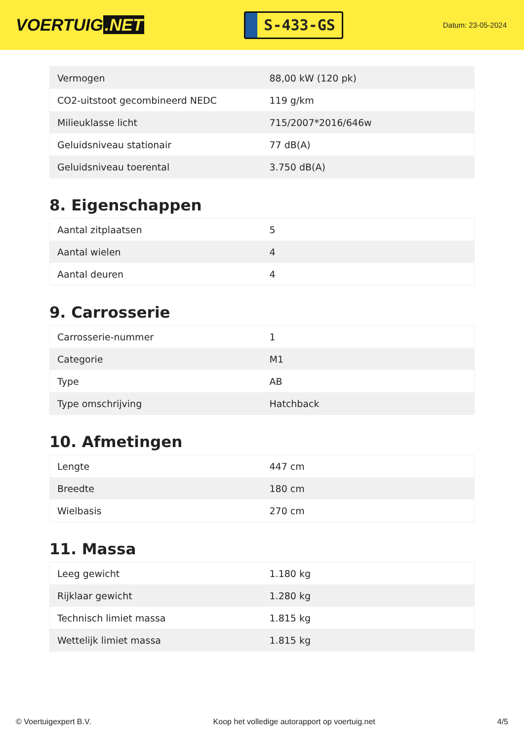VOERTUIG.NET
S-433-GS
Datum: 23-05-2024
| Vermogen | 88,00 kW (120 pk) |
| CO2-uitstoot gecombineerd NEDC | 119 g/km |
| Milieuklasse licht | 715/2007*2016/646w |
| Geluidsniveau stationair | 77 dB(A) |
| Geluidsniveau toerental | 3.750 dB(A) |
8. Eigenschappen
| Aantal zitplaatsen | 5 |
| Aantal wielen | 4 |
| Aantal deuren | 4 |
9. Carrosserie
| Carrosserie-nummer | 1 |
| Categorie | M1 |
| Type | AB |
| Type omschrijving | Hatchback |
10. Afmetingen
| Lengte | 447 cm |
| Breedte | 180 cm |
| Wielbasis | 270 cm |
11. Massa
| Leeg gewicht | 1.180 kg |
| Rijklaar gewicht | 1.280 kg |
| Technisch limiet massa | 1.815 kg |
| Wettelijk limiet massa | 1.815 kg |
© Voertuigexpert B.V. Koop het volledige autorapport op voertuig.net 4/5